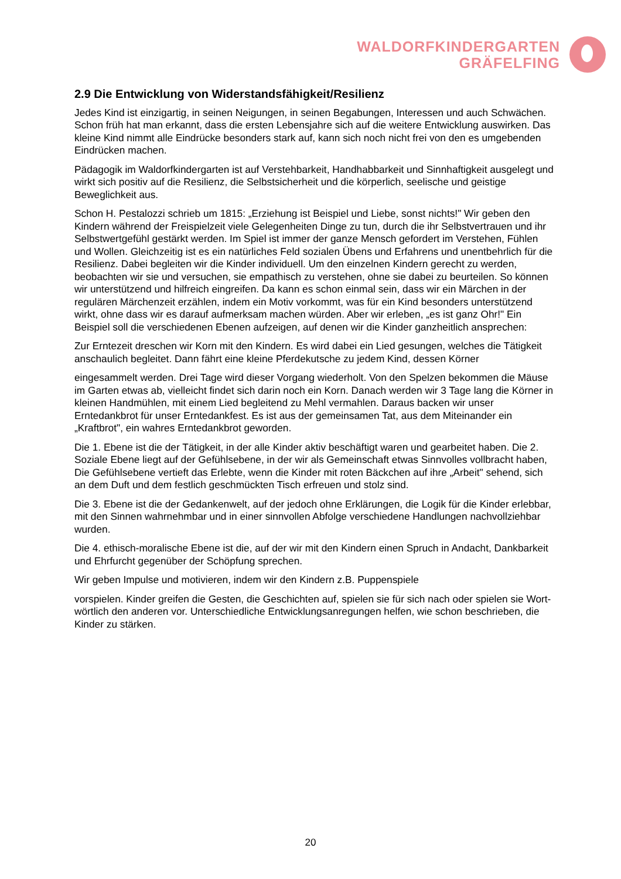WALDORFKINDERGARTEN
GRÄFELFING
2.9 Die Entwicklung von Widerstandsfähigkeit/Resilienz
Jedes Kind ist einzigartig, in seinen Neigungen, in seinen Begabungen, Interessen und auch Schwächen. Schon früh hat man erkannt, dass die ersten Lebensjahre sich auf die weitere Entwicklung auswirken. Das kleine Kind nimmt alle Eindrücke besonders stark auf, kann sich noch nicht frei von den es umgebenden Eindrücken machen.
Pädagogik im Waldorfkindergarten ist auf Verstehbarkeit, Handhabbarkeit und Sinnhaftigkeit ausgelegt und wirkt sich positiv auf die Resilienz, die Selbstsicherheit und die körperlich, seelische und geistige Beweglichkeit aus.
Schon H. Pestalozzi schrieb um 1815: „Erziehung ist Beispiel und Liebe, sonst nichts!" Wir geben den Kindern während der Freispielzeit viele Gelegenheiten Dinge zu tun, durch die ihr Selbstvertrauen und ihr Selbstwertgefühl gestärkt werden. Im Spiel ist immer der ganze Mensch gefordert im Verstehen, Fühlen und Wollen. Gleichzeitig ist es ein natürliches Feld sozialen Übens und Erfahrens und unentbehrlich für die Resilienz. Dabei begleiten wir die Kinder individuell. Um den einzelnen Kindern gerecht zu werden, beobachten wir sie und versuchen, sie empathisch zu verstehen, ohne sie dabei zu beurteilen. So können wir unterstützend und hilfreich eingreifen. Da kann es schon einmal sein, dass wir ein Märchen in der regulären Märchenzeit erzählen, indem ein Motiv vorkommt, was für ein Kind besonders unterstützend wirkt, ohne dass wir es darauf aufmerksam machen würden. Aber wir erleben, „es ist ganz Ohr!" Ein Beispiel soll die verschiedenen Ebenen aufzeigen, auf denen wir die Kinder ganzheitlich ansprechen:
Zur Erntezeit dreschen wir Korn mit den Kindern. Es wird dabei ein Lied gesungen, welches die Tätigkeit anschaulich begleitet. Dann fährt eine kleine Pferdekutsche zu jedem Kind, dessen Körner
eingesammelt werden. Drei Tage wird dieser Vorgang wiederholt. Von den Spelzen bekommen die Mäuse im Garten etwas ab, vielleicht findet sich darin noch ein Korn. Danach werden wir 3 Tage lang die Körner in kleinen Handmühlen, mit einem Lied begleitend zu Mehl vermahlen. Daraus backen wir unser Erntedankbrot für unser Erntedankfest. Es ist aus der gemeinsamen Tat, aus dem Miteinander ein „Kraftbrot", ein wahres Erntedankbrot geworden.
Die 1. Ebene ist die der Tätigkeit, in der alle Kinder aktiv beschäftigt waren und gearbeitet haben. Die 2. Soziale Ebene liegt auf der Gefühlsebene, in der wir als Gemeinschaft etwas Sinnvolles vollbracht haben, Die Gefühlsebene vertieft das Erlebte, wenn die Kinder mit roten Bäckchen auf ihre „Arbeit" sehend, sich an dem Duft und dem festlich geschmückten Tisch erfreuen und stolz sind.
Die 3. Ebene ist die der Gedankenwelt, auf der jedoch ohne Erklärungen, die Logik für die Kinder erlebbar, mit den Sinnen wahrnehmbar und in einer sinnvollen Abfolge verschiedene Handlungen nachvollziehbar wurden.
Die 4. ethisch-moralische Ebene ist die, auf der wir mit den Kindern einen Spruch in Andacht, Dankbarkeit und Ehrfurcht gegenüber der Schöpfung sprechen.
Wir geben Impulse und motivieren, indem wir den Kindern z.B. Puppenspiele
vorspielen. Kinder greifen die Gesten, die Geschichten auf, spielen sie für sich nach oder spielen sie Wort-wörtlich den anderen vor. Unterschiedliche Entwicklungsanregungen helfen, wie schon beschrieben, die Kinder zu stärken.
20